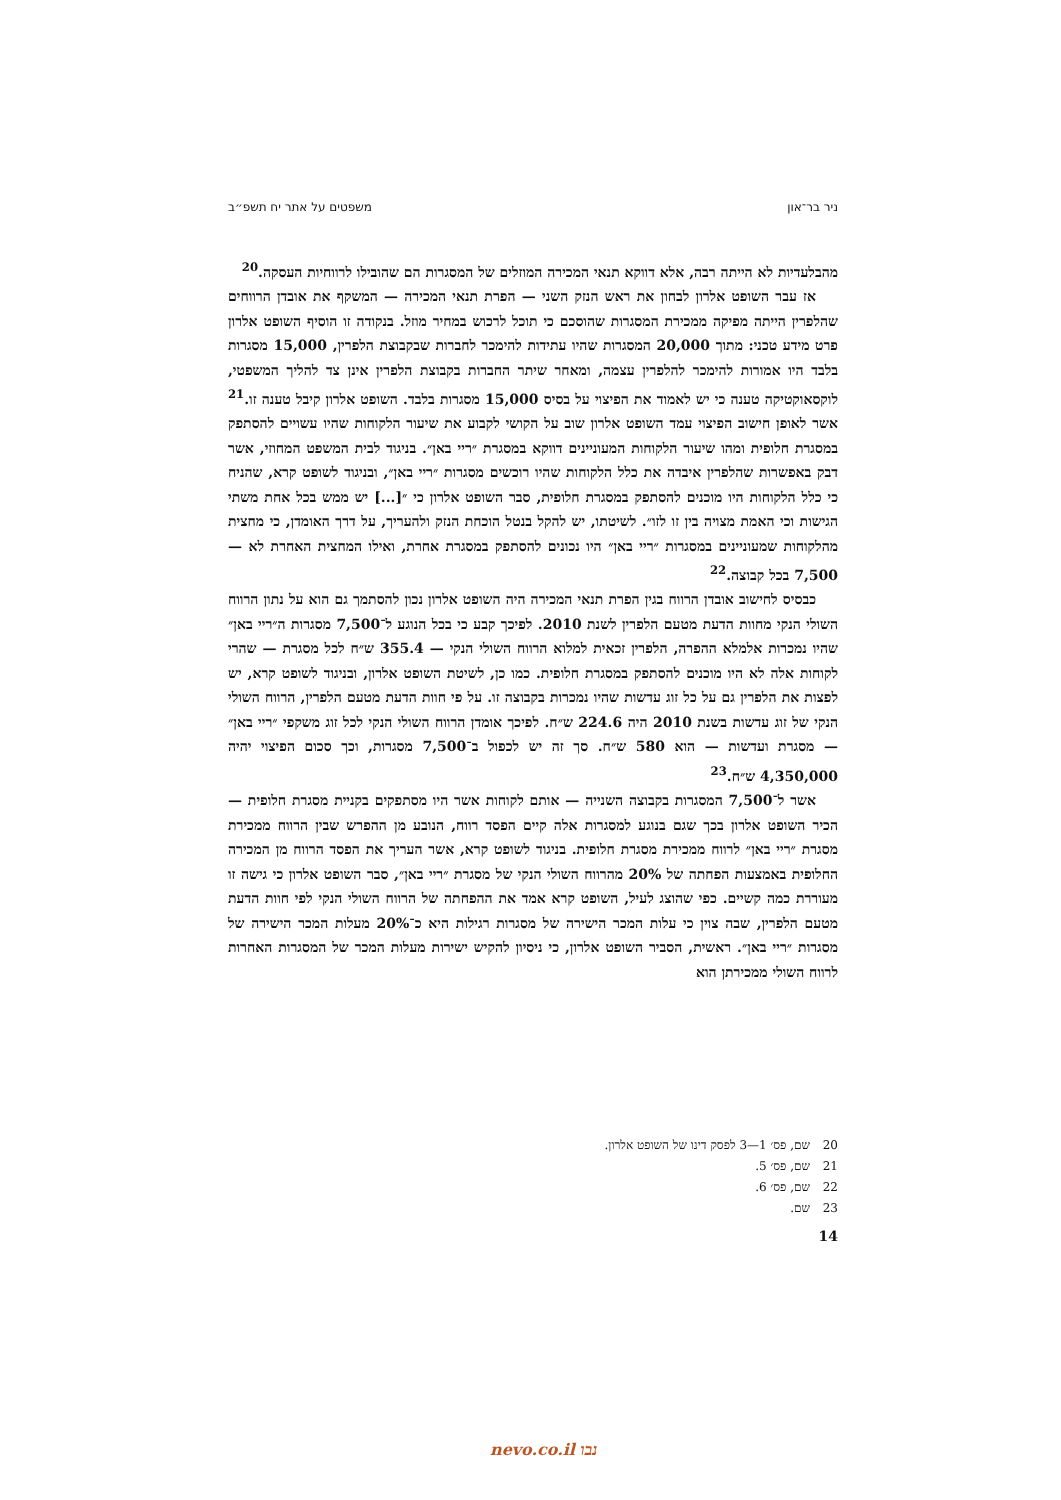ניר בר־און משפטים על אתר יח תשפ״ב
מהבלעדיות לא הייתה רבה, אלא דווקא תנאי המכירה המוזלים של המסגרות הם שהובילו לרווחיות העסקה.<sup>20</sup>
אז עבר השופט אלרון לבחון את ראש הנזק השני — הפרת תנאי המכירה — המשקף את אובדן הרווחים שהלפרין הייתה מפיקה ממכירת המסגרות שהוסכם כי תוכל לרכוש במחיר מוזל. בנקודה זו הוסיף השופט אלרון פרט מידע טכני: מתוך 20,000 המסגרות שהיו עתידות להימכר לחברות שבקבוצת הלפרין, 15,000 מסגרות בלבד היו אמורות להימכר להלפרין עצמה, ומאחר שיתר החברות בקבוצת הלפרין אינן צד להליך המשפטי, לוקסאוקטיקה טענה כי יש לאמוד את הפיצוי על בסיס 15,000 מסגרות בלבד. השופט אלרון קיבל טענה זו.<sup>21</sup> אשר לאופן חישוב הפיצוי עמד השופט אלרון שוב על הקושי לקבוע את שיעור הלקוחות שהיו עשויים להסתפק במסגרת חלופית ומהו שיעור הלקוחות המעוניינים דווקא במסגרת ״ריי באן״. בניגוד לבית המשפט המחוזי, אשר דבק באפשרות שהלפרין איבדה את כלל הלקוחות שהיו רוכשים מסגרות ״ריי באן״, ובניגוד לשופט קרא, שהניח כי כלל הלקוחות היו מוכנים להסתפק במסגרת חלופית, סבר השופט אלרון כי ״[...] יש ממש בכל אחת משתי הגישות וכי האמת מצויה בין זו לזו״. לשיטתו, יש להקל בנטל הוכחת הנזק ולהעריך, על דרך האומדן, כי מחצית מהלקוחות שמעוניינים במסגרות ״ריי באן״ היו נכונים להסתפק במסגרת אחרת, ואילו המחצית האחרת לא — 7,500 בכל קבוצה.<sup>22</sup>
כבסיס לחישוב אובדן הרווח בגין הפרת תנאי המכירה היה השופט אלרון נכון להסתמך גם הוא על נתון הרווח השולי הנקי מחוות הדעת מטעם הלפרין לשנת 2010. לפיכך קבע כי בכל הנוגע ל־7,500 מסגרות ה״ריי באן״ שהיו נמכרות אלמלא ההפרה, הלפרין זכאית למלוא הרווח השולי הנקי — 355.4 ש״ח לכל מסגרת — שהרי לקוחות אלה לא היו מוכנים להסתפק במסגרת חלופית. כמו כן, לשיטת השופט אלרון, ובניגוד לשופט קרא, יש לפצות את הלפרין גם על כל זוג עדשות שהיו נמכרות בקבוצה זו. על פי חוות הדעת מטעם הלפרין, הרווח השולי הנקי של זוג עדשות בשנת 2010 היה 224.6 ש״ח. לפיכך אומדן הרווח השולי הנקי לכל זוג משקפי ״ריי באן״ — מסגרת ועדשות — הוא 580 ש״ח. סך זה יש לכפול ב־7,500 מסגרות, וכך סכום הפיצוי יהיה 4,350,000 ש״ח.<sup>23</sup>
אשר ל־7,500 המסגרות בקבוצה השנייה — אותם לקוחות אשר היו מסתפקים בקניית מסגרת חלופית — הכיר השופט אלרון בכך שגם בנוגע למסגרות אלה קיים הפסד רווח, הנובע מן ההפרש שבין הרווח ממכירת מסגרת ״ריי באן״ לרווח ממכירת מסגרת חלופית. בניגוד לשופט קרא, אשר העריך את הפסד הרווח מן המכירה החלופית באמצעות הפחתה של 20% מהרווח השולי הנקי של מסגרת ״ריי באן״, סבר השופט אלרון כי גישה זו מעוררת כמה קשיים. כפי שהוצג לעיל, השופט קרא אמד את ההפחתה של הרווח השולי הנקי לפי חוות הדעת מטעם הלפרין, שבה צוין כי עלות המכר הישירה של מסגרות רגילות היא כ־20% מעלות המכר הישירה של מסגרות ״ריי באן״. ראשית, הסביר השופט אלרון, כי ניסיון להקיש ישירות מעלות המכר של המסגרות האחרות לרווח השולי ממכירתן הוא
20 שם, פס׳ 1—3 לפסק דינו של השופט אלרון.
21 שם, פס׳ 5.
22 שם, פס׳ 6.
23 שם.
14
נבו nevo.co.il